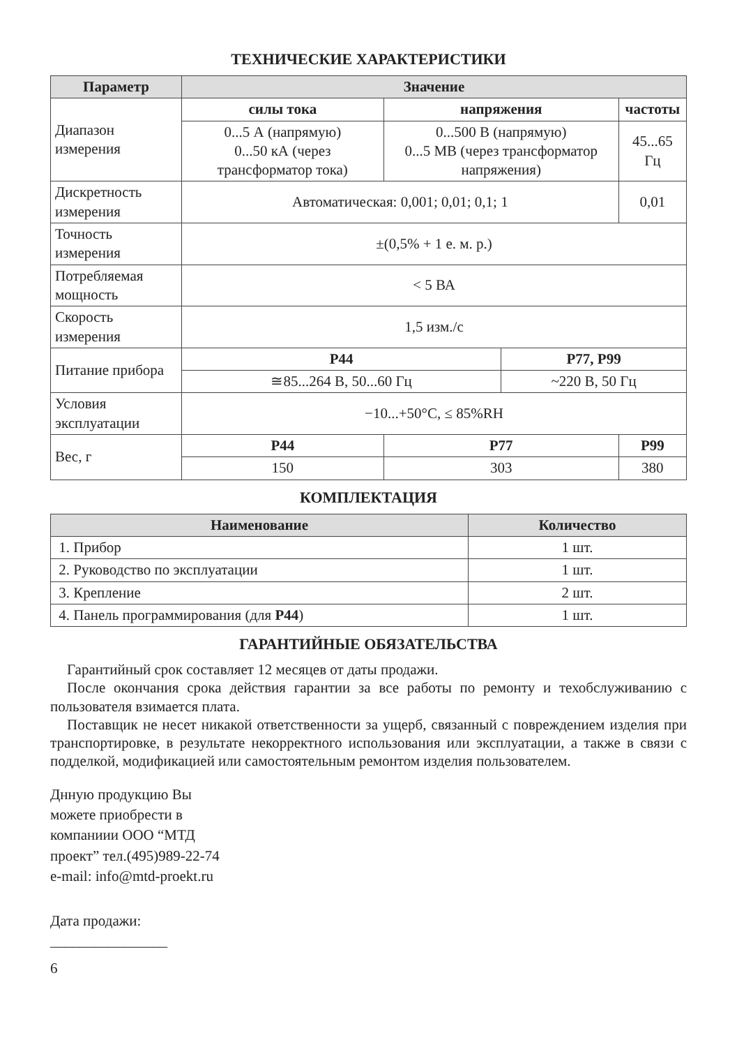ТЕХНИЧЕСКИЕ ХАРАКТЕРИСТИКИ
| Параметр | Значение | | | |
| --- | --- | --- | --- | --- |
| Диапазон измерения | силы тока | напряжения | | частоты |
| | 0...5 А (напрямую) 0...50 кА (через трансформатор тока) | 0...500 В (напрямую) 0...5 МВ (через трансформатор напряжения) | | 45...65 Гц |
| Дискретность измерения | Автоматическая: 0,001; 0,01; 0,1; 1 | | | 0,01 |
| Точность измерения | ±(0,5% + 1 е. м. р.) | | | |
| Потребляемая мощность | < 5 ВА | | | |
| Скорость измерения | 1,5 изм./с | | | |
| Питание прибора | Р44 | | Р77, Р99 | |
| | ≅85...264 В, 50...60 Гц | | ~220 В, 50 Гц | |
| Условия эксплуатации | −10...+50°С, ≤ 85%RH | | | |
| Вес, г | Р44 | Р77 | | Р99 |
| | 150 | 303 | | 380 |
КОМПЛЕКТАЦИЯ
| Наименование | Количество |
| --- | --- |
| 1. Прибор | 1 шт. |
| 2. Руководство по эксплуатации | 1 шт. |
| 3. Крепление | 2 шт. |
| 4. Панель программирования (для Р44 ) | 1 шт. |
ГАРАНТИЙНЫЕ ОБЯЗАТЕЛЬСТВА
Гарантийный срок составляет 12 месяцев от даты продажи.
После окончания срока действия гарантии за все работы по ремонту и тех­обслуживанию с пользователя взимается плата.
Поставщик не несет никакой ответственности за ущерб, связанный с повреждением изделия при транспортировке, в результате некорректного использования или эксплу­атации, а также в связи с подделкой, модификацией или самостоятельным ремонтом изделия пользователем.
Днную продукцию Вы
можете приобрести в
компаниии ООО “МТД
проект” тел.(495)989-22-74
e-mail: info@mtd-proekt.ru
Дата продажи:
________________
6